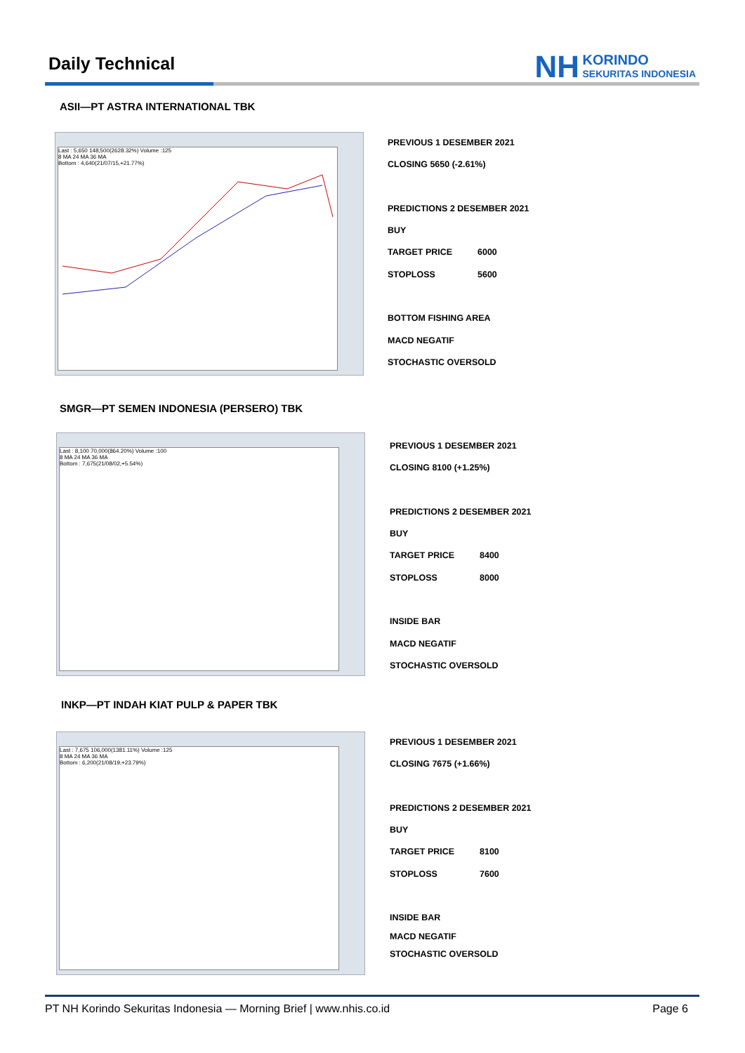Daily Technical
NH KORINDO
SEKURITAS INDONESIA
ASII—PT ASTRA INTERNATIONAL TBK
Last : 5,650 148,500(2628.32%) Volume :125
8 MA 24 MA 36 MA
Bottom : 4,640(21/07/15,+21.77%)
PREVIOUS 1 DESEMBER 2021
CLOSING 5650 (-2.61%)
PREDICTIONS 2 DESEMBER 2021
BUY
TARGET PRICE 6000
STOPLOSS 5600
BOTTOM FISHING AREA
MACD NEGATIF
STOCHASTIC OVERSOLD
SMGR—PT SEMEN INDONESIA (PERSERO) TBK
Last : 8,100 70,000(864.20%) Volume :100
8 MA 24 MA 36 MA
Bottom : 7,675(21/08/02,+5.54%)
PREVIOUS 1 DESEMBER 2021
CLOSING 8100 (+1.25%)
PREDICTIONS 2 DESEMBER 2021
BUY
TARGET PRICE 8400
STOPLOSS 8000
INSIDE BAR
MACD NEGATIF
STOCHASTIC OVERSOLD
INKP—PT INDAH KIAT PULP & PAPER TBK
Last : 7,675 106,000(1381.11%) Volume :125
8 MA 24 MA 36 MA
Bottom : 6,200(21/08/19,+23.79%)
PREVIOUS 1 DESEMBER 2021
CLOSING 7675 (+1.66%)
PREDICTIONS 2 DESEMBER 2021
BUY
TARGET PRICE 8100
STOPLOSS 7600
INSIDE BAR
MACD NEGATIF
STOCHASTIC OVERSOLD
PT NH Korindo Sekuritas Indonesia — Morning Brief | www.nhis.co.id Page 6